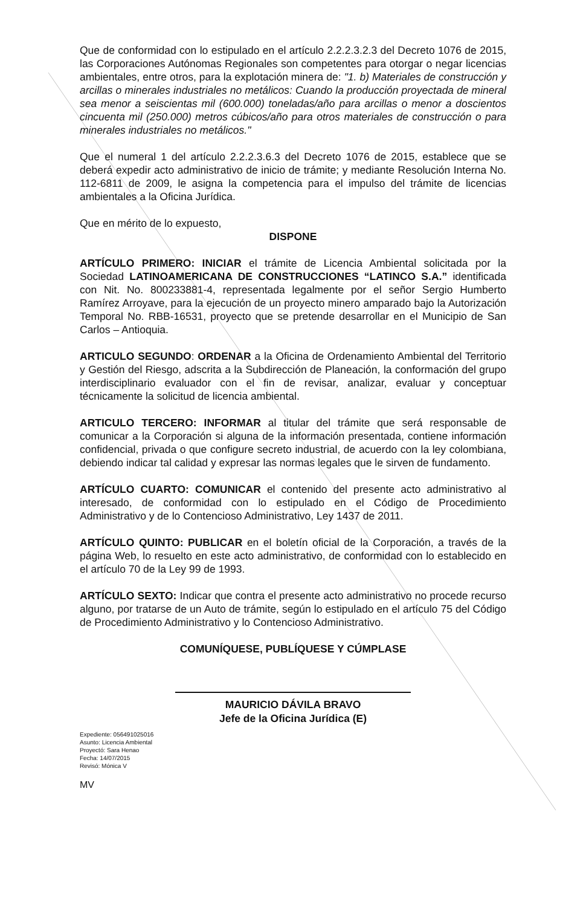Que de conformidad con lo estipulado en el artículo 2.2.2.3.2.3 del Decreto 1076 de 2015, las Corporaciones Autónomas Regionales son competentes para otorgar o negar licencias ambientales, entre otros, para la explotación minera de: "1. b) Materiales de construcción y arcillas o minerales industriales no metálicos: Cuando la producción proyectada de mineral sea menor a seiscientas mil (600.000) toneladas/año para arcillas o menor a doscientos cincuenta mil (250.000) metros cúbicos/año para otros materiales de construcción o para minerales industriales no metálicos."
Que el numeral 1 del artículo 2.2.2.3.6.3 del Decreto 1076 de 2015, establece que se deberá expedir acto administrativo de inicio de trámite; y mediante Resolución Interna No. 112-6811 de 2009, le asigna la competencia para el impulso del trámite de licencias ambientales a la Oficina Jurídica.
Que en mérito de lo expuesto,
DISPONE
ARTÍCULO PRIMERO: INICIAR el trámite de Licencia Ambiental solicitada por la Sociedad LATINOAMERICANA DE CONSTRUCCIONES “LATINCO S.A.” identificada con Nit. No. 800233881-4, representada legalmente por el señor Sergio Humberto Ramírez Arroyave, para la ejecución de un proyecto minero amparado bajo la Autorización Temporal No. RBB-16531, proyecto que se pretende desarrollar en el Municipio de San Carlos – Antioquia.
ARTICULO SEGUNDO: ORDENAR a la Oficina de Ordenamiento Ambiental del Territorio y Gestión del Riesgo, adscrita a la Subdirección de Planeación, la conformación del grupo interdisciplinario evaluador con el fin de revisar, analizar, evaluar y conceptuar técnicamente la solicitud de licencia ambiental.
ARTICULO TERCERO: INFORMAR al titular del trámite que será responsable de comunicar a la Corporación si alguna de la información presentada, contiene información confidencial, privada o que configure secreto industrial, de acuerdo con la ley colombiana, debiendo indicar tal calidad y expresar las normas legales que le sirven de fundamento.
ARTÍCULO CUARTO: COMUNICAR el contenido del presente acto administrativo al interesado, de conformidad con lo estipulado en el Código de Procedimiento Administrativo y de lo Contencioso Administrativo, Ley 1437 de 2011.
ARTÍCULO QUINTO: PUBLICAR en el boletín oficial de la Corporación, a través de la página Web, lo resuelto en este acto administrativo, de conformidad con lo establecido en el artículo 70 de la Ley 99 de 1993.
ARTÍCULO SEXTO: Indicar que contra el presente acto administrativo no procede recurso alguno, por tratarse de un Auto de trámite, según lo estipulado en el artículo 75 del Código de Procedimiento Administrativo y lo Contencioso Administrativo.
COMUNÍQUESE, PUBLÍQUESE Y CÚMPLASE
MAURICIO DÁVILA BRAVO
Jefe de la Oficina Jurídica (E)
Expediente: 056491025016
Asunto: Licencia Ambiental
Proyectó: Sara Henao
Fecha: 14/07/2015
Revisó: Mónica V
MV